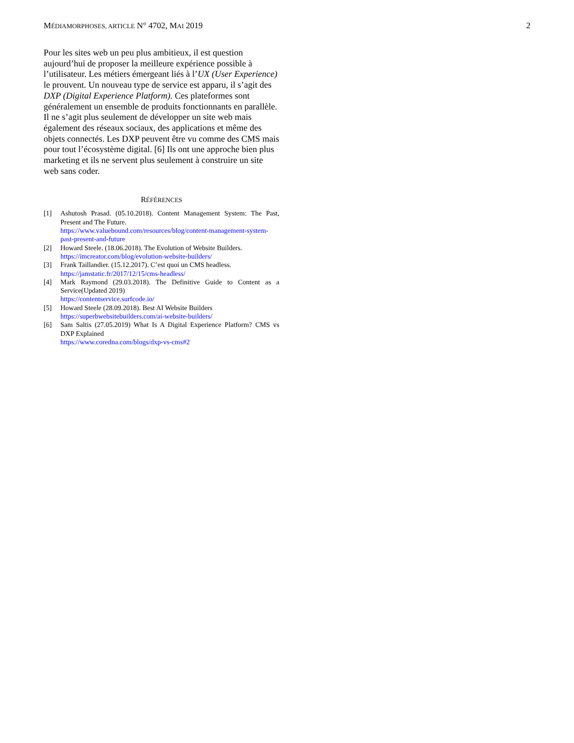MÉDIAMORPHOSES, ARTICLE N° 4702, MAI 2019 2
Pour les sites web un peu plus ambitieux, il est question aujourd’hui de proposer la meilleure expérience possible à l’utilisateur. Les métiers émergeant liés à l’UX (User Experience) le prouvent. Un nouveau type de service est apparu, il s’agit des DXP (Digital Experience Platform). Ces plateformes sont généralement un ensemble de produits fonctionnants en parallèle. Il ne s’agit plus seulement de développer un site web mais également des réseaux sociaux, des applications et même des objets connectés. Les DXP peuvent être vu comme des CMS mais pour tout l’écosystème digital. [6] Ils ont une approche bien plus marketing et ils ne servent plus seulement à construire un site web sans coder.
RÉFÉRENCES
[1] Ashutosh Prasad. (05.10.2018). Content Management System: The Past, Present and The Future.
https://www.valuebound.com/resources/blog/content-management-system-past-present-and-future
[2] Howard Steele. (18.06.2018). The Evolution of Website Builders.
https://imcreator.com/blog/evolution-website-builders/
[3] Frank Taillandier. (15.12.2017). C’est quoi un CMS headless.
https://jamstatic.fr/2017/12/15/cms-headless/
[4] Mark Raymond (29.03.2018). The Definitive Guide to Content as a Service(Updated 2019)
https://contentservice.surfcode.io/
[5] Howard Steele (28.09.2018). Best AI Website Builders
https://superbwebsitebuilders.com/ai-website-builders/
[6] Sam Saltis (27.05.2019) What Is A Digital Experience Platform? CMS vs DXP Explained
https://www.coredna.com/blogs/dxp-vs-cms#2